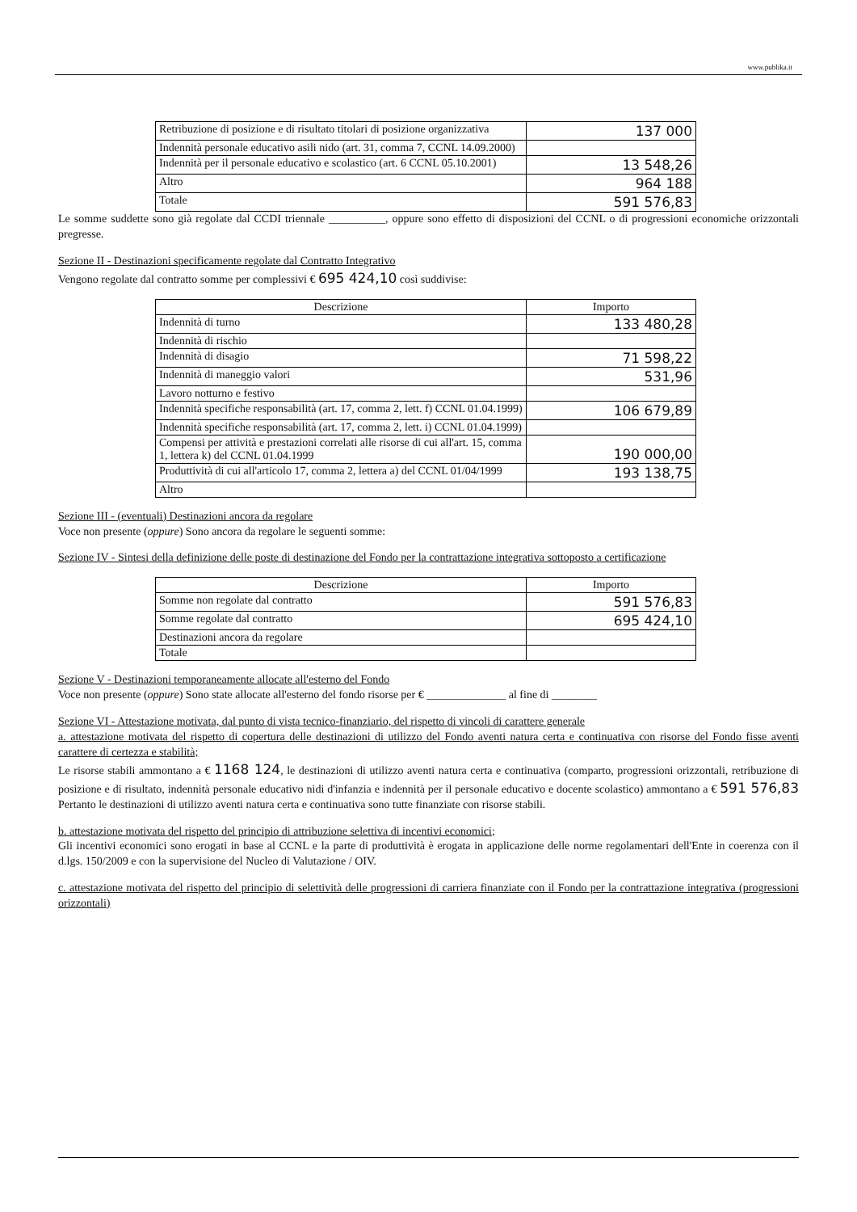www.publika.it
| Retribuzione di posizione e di risultato titolari di posizione organizzativa | 137 000 |
| Indennità personale educativo asili nido (art. 31, comma 7, CCNL 14.09.2000) | |
| Indennità per il personale educativo e scolastico (art. 6 CCNL 05.10.2001) | 13 548,26 |
| Altro | 964 188 |
| Totale | 591 576,83 |
Le somme suddette sono già regolate dal CCDI triennale __________, oppure sono effetto di disposizioni del CCNL o di progressioni economiche orizzontali pregresse.
Sezione II - Destinazioni specificamente regolate dal Contratto Integrativo
Vengono regolate dal contratto somme per complessivi € 695 424,10 così suddivise:
| Descrizione | Importo |
| --- | --- |
| Indennità di turno | 133 480,28 |
| Indennità di rischio | |
| Indennità di disagio | 71 598,22 |
| Indennità di maneggio valori | 531,96 |
| Lavoro notturno e festivo | |
| Indennità specifiche responsabilità (art. 17, comma 2, lett. f) CCNL 01.04.1999) | 106 679,89 |
| Indennità specifiche responsabilità (art. 17, comma 2, lett. i) CCNL 01.04.1999) | |
| Compensi per attività e prestazioni correlati alle risorse di cui all'art. 15, comma 1, lettera k) del CCNL 01.04.1999 | 190 000,00 |
| Produttività di cui all'articolo 17, comma 2, lettera a) del CCNL 01/04/1999 | 193 138,75 |
| Altro | |
Sezione III - (eventuali) Destinazioni ancora da regolare
Voce non presente (oppure) Sono ancora da regolare le seguenti somme:
Sezione IV - Sintesi della definizione delle poste di destinazione del Fondo per la contrattazione integrativa sottoposto a certificazione
| Descrizione | Importo |
| --- | --- |
| Somme non regolate dal contratto | 591 576,83 |
| Somme regolate dal contratto | 695 424,10 |
| Destinazioni ancora da regolare | |
| Totale | |
Sezione V - Destinazioni temporaneamente allocate all'esterno del Fondo
Voce non presente (oppure) Sono state allocate all'esterno del fondo risorse per € ______________ al fine di ________
Sezione VI - Attestazione motivata, dal punto di vista tecnico-finanziario, del rispetto di vincoli di carattere generale
a. attestazione motivata del rispetto di copertura delle destinazioni di utilizzo del Fondo aventi natura certa e continuativa con risorse del Fondo fisse aventi carattere di certezza e stabilità;
Le risorse stabili ammontano a € 1168 124, le destinazioni di utilizzo aventi natura certa e continuativa (comparto, progressioni orizzontali, retribuzione di posizione e di risultato, indennità personale educativo nidi d'infanzia e indennità per il personale educativo e docente scolastico) ammontano a € 591 576,83 Pertanto le destinazioni di utilizzo aventi natura certa e continuativa sono tutte finanziate con risorse stabili.
b. attestazione motivata del rispetto del principio di attribuzione selettiva di incentivi economici;
Gli incentivi economici sono erogati in base al CCNL e la parte di produttività è erogata in applicazione delle norme regolamentari dell'Ente in coerenza con il d.lgs. 150/2009 e con la supervisione del Nucleo di Valutazione / OIV.
c. attestazione motivata del rispetto del principio di selettività delle progressioni di carriera finanziate con il Fondo per la contrattazione integrativa (progressioni orizzontali)